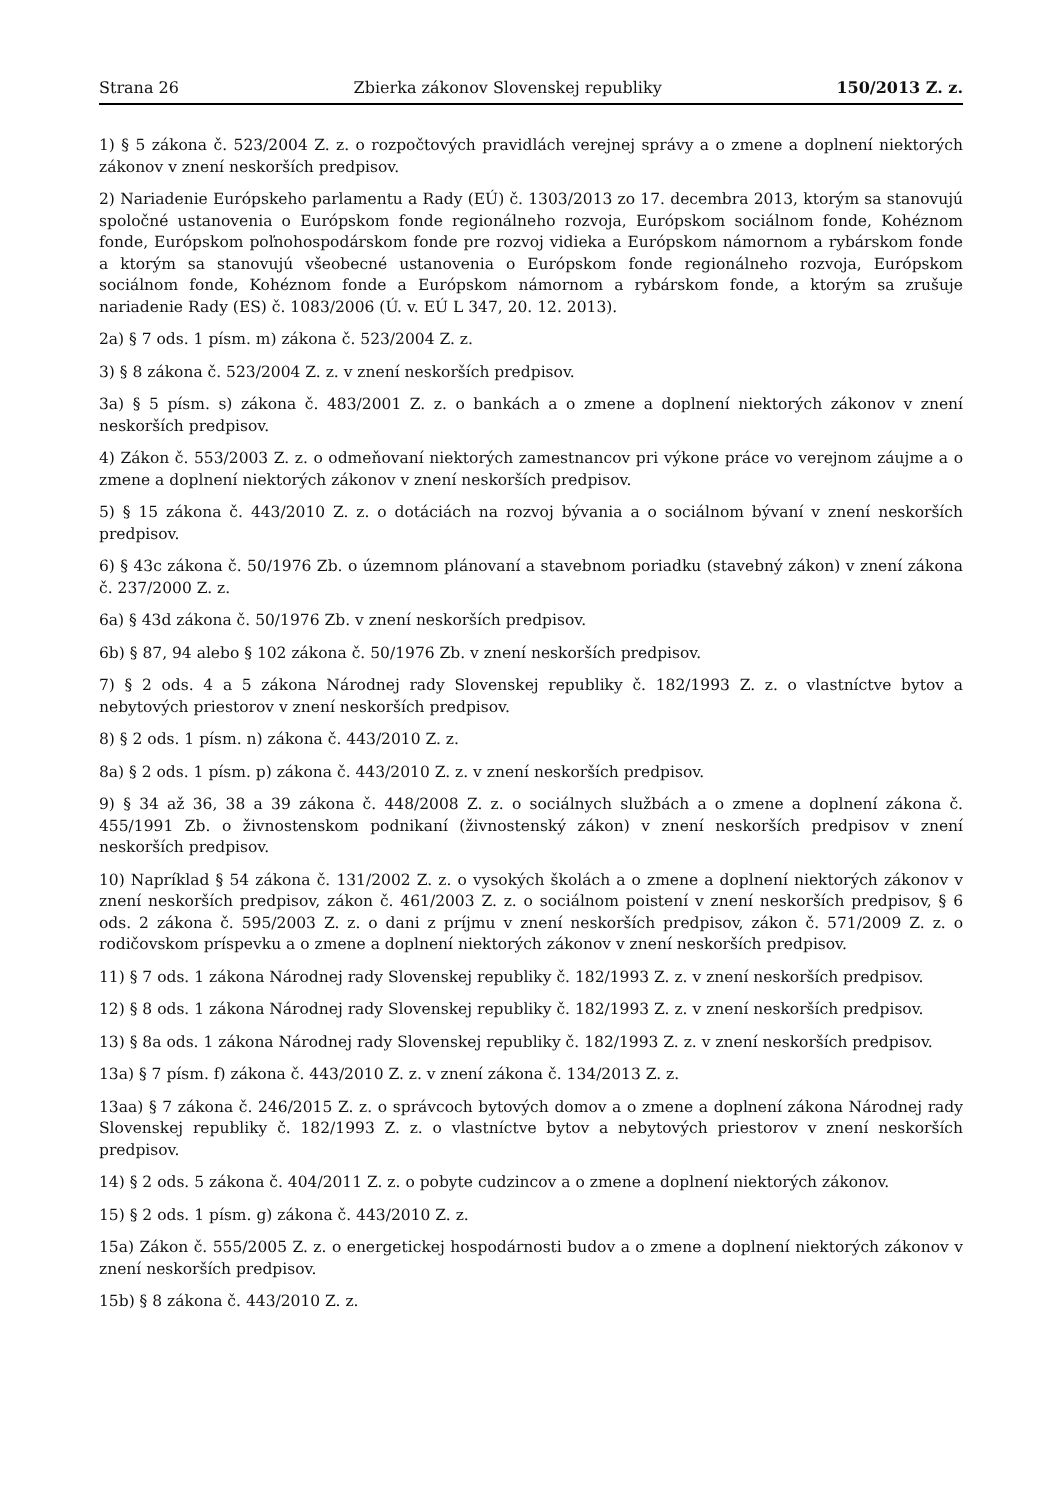Strana 26 Zbierka zákonov Slovenskej republiky 150/2013 Z. z.
1) § 5 zákona č. 523/2004 Z. z. o rozpočtových pravidlách verejnej správy a o zmene a doplnení niektorých zákonov v znení neskorších predpisov.
2) Nariadenie Európskeho parlamentu a Rady (EÚ) č. 1303/2013 zo 17. decembra 2013, ktorým sa stanovujú spoločné ustanovenia o Európskom fonde regionálneho rozvoja, Európskom sociálnom fonde, Kohéznom fonde, Európskom poľnohospodárskom fonde pre rozvoj vidieka a Európskom námornom a rybárskom fonde a ktorým sa stanovujú všeobecné ustanovenia o Európskom fonde regionálneho rozvoja, Európskom sociálnom fonde, Kohéznom fonde a Európskom námornom a rybárskom fonde, a ktorým sa zrušuje nariadenie Rady (ES) č. 1083/2006 (Ú. v. EÚ L 347, 20. 12. 2013).
2a) § 7 ods. 1 písm. m) zákona č. 523/2004 Z. z.
3) § 8 zákona č. 523/2004 Z. z. v znení neskorších predpisov.
3a) § 5 písm. s) zákona č. 483/2001 Z. z. o bankách a o zmene a doplnení niektorých zákonov v znení neskorších predpisov.
4) Zákon č. 553/2003 Z. z. o odmeňovaní niektorých zamestnancov pri výkone práce vo verejnom záujme a o zmene a doplnení niektorých zákonov v znení neskorších predpisov.
5) § 15 zákona č. 443/2010 Z. z. o dotáciách na rozvoj bývania a o sociálnom bývaní v znení neskorších predpisov.
6) § 43c zákona č. 50/1976 Zb. o územnom plánovaní a stavebnom poriadku (stavebný zákon) v znení zákona č. 237/2000 Z. z.
6a) § 43d zákona č. 50/1976 Zb. v znení neskorších predpisov.
6b) § 87, 94 alebo § 102 zákona č. 50/1976 Zb. v znení neskorších predpisov.
7) § 2 ods. 4 a 5 zákona Národnej rady Slovenskej republiky č. 182/1993 Z. z. o vlastníctve bytov a nebytových priestorov v znení neskorších predpisov.
8) § 2 ods. 1 písm. n) zákona č. 443/2010 Z. z.
8a) § 2 ods. 1 písm. p) zákona č. 443/2010 Z. z. v znení neskorších predpisov.
9) § 34 až 36, 38 a 39 zákona č. 448/2008 Z. z. o sociálnych službách a o zmene a doplnení zákona č. 455/1991 Zb. o živnostenskom podnikaní (živnostenský zákon) v znení neskorších predpisov v znení neskorších predpisov.
10) Napríklad § 54 zákona č. 131/2002 Z. z. o vysokých školách a o zmene a doplnení niektorých zákonov v znení neskorších predpisov, zákon č. 461/2003 Z. z. o sociálnom poistení v znení neskorších predpisov, § 6 ods. 2 zákona č. 595/2003 Z. z. o dani z príjmu v znení neskorších predpisov, zákon č. 571/2009 Z. z. o rodičovskom príspevku a o zmene a doplnení niektorých zákonov v znení neskorších predpisov.
11) § 7 ods. 1 zákona Národnej rady Slovenskej republiky č. 182/1993 Z. z. v znení neskorších predpisov.
12) § 8 ods. 1 zákona Národnej rady Slovenskej republiky č. 182/1993 Z. z. v znení neskorších predpisov.
13) § 8a ods. 1 zákona Národnej rady Slovenskej republiky č. 182/1993 Z. z. v znení neskorších predpisov.
13a) § 7 písm. f) zákona č. 443/2010 Z. z. v znení zákona č. 134/2013 Z. z.
13aa) § 7 zákona č. 246/2015 Z. z. o správcoch bytových domov a o zmene a doplnení zákona Národnej rady Slovenskej republiky č. 182/1993 Z. z. o vlastníctve bytov a nebytových priestorov v znení neskorších predpisov.
14) § 2 ods. 5 zákona č. 404/2011 Z. z. o pobyte cudzincov a o zmene a doplnení niektorých zákonov.
15) § 2 ods. 1 písm. g) zákona č. 443/2010 Z. z.
15a) Zákon č. 555/2005 Z. z. o energetickej hospodárnosti budov a o zmene a doplnení niektorých zákonov v znení neskorších predpisov.
15b) § 8 zákona č. 443/2010 Z. z.